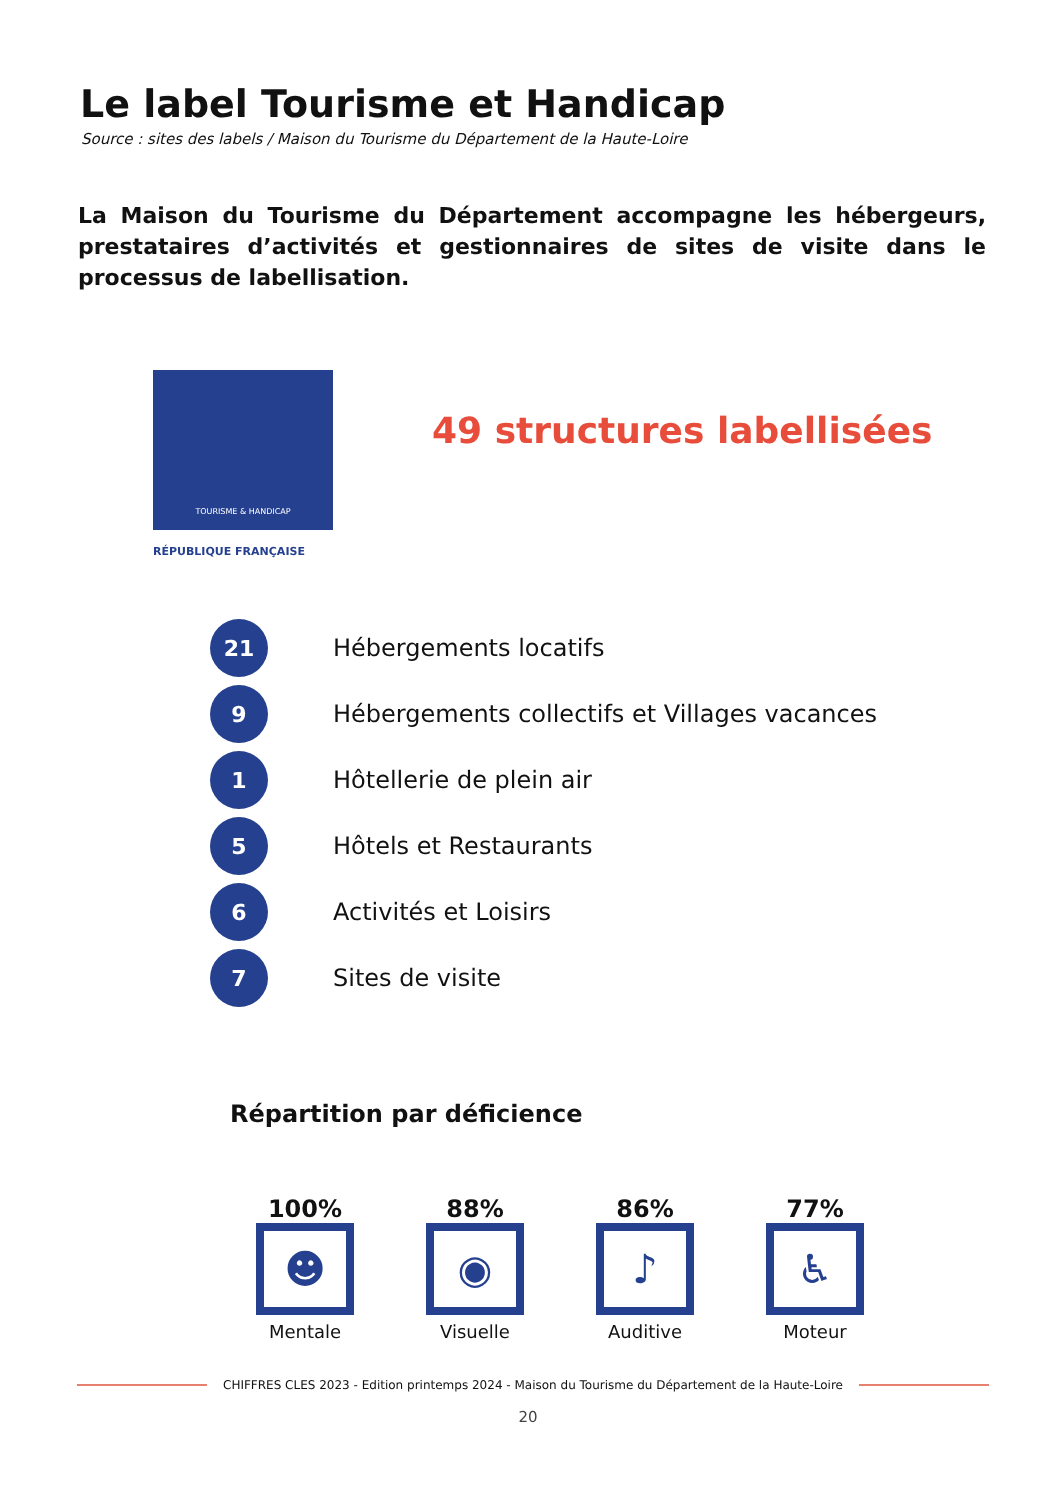Le label Tourisme et Handicap
Source : sites des labels / Maison du Tourisme du Département de la Haute-Loire
La Maison du Tourisme du Département accompagne les hébergeurs, prestataires d’activités et gestionnaires de sites de visite dans le processus de labellisation.
TOURISME & HANDICAP
RÉPUBLIQUE FRANÇAISE
49 structures labellisées
21
Hébergements locatifs
9
Hébergements collectifs et Villages vacances
1
Hôtellerie de plein air
5
Hôtels et Restaurants
6
Activités et Loisirs
7
Sites de visite
Répartition par déficience
100%
☻
Mentale
88%
◉
Visuelle
86%
♪
Auditive
77%
♿
Moteur
CHIFFRES CLES 2023 - Edition printemps 2024 - Maison du Tourisme du Département de la Haute-Loire
20